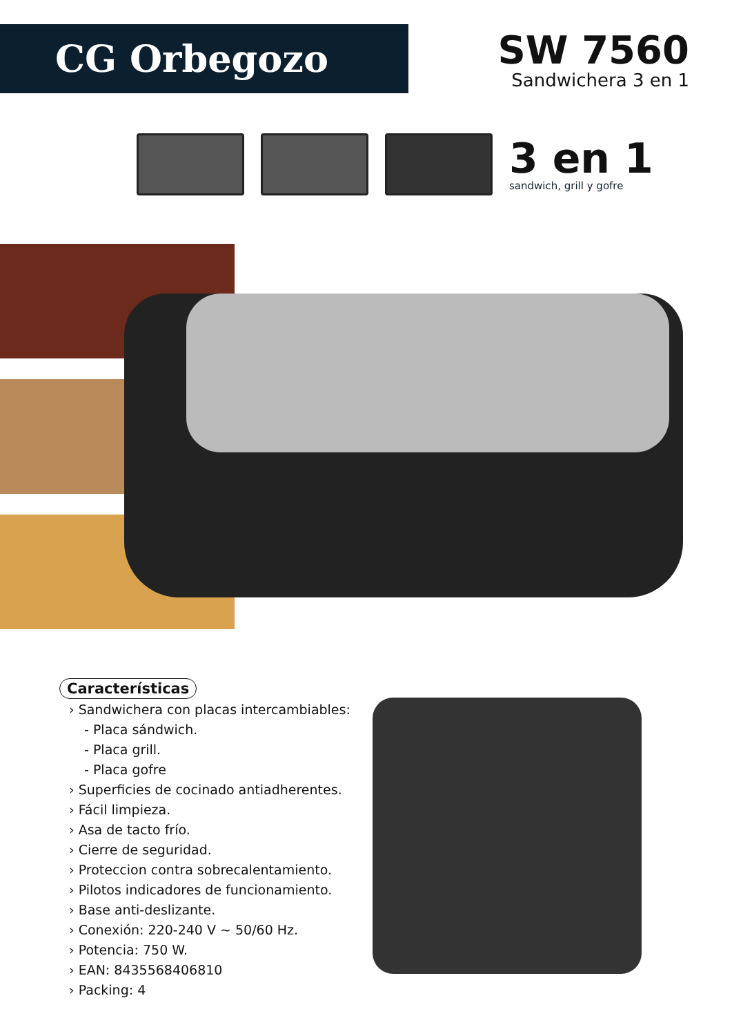CG Orbegozo
SW 7560
Sandwichera 3 en 1
3 en 1
sandwich, grill y gofre
Características
› Sandwichera con placas intercambiables:
- Placa sándwich.
- Placa grill.
- Placa gofre
› Superficies de cocinado antiadherentes.
› Fácil limpieza.
› Asa de tacto frío.
› Cierre de seguridad.
› Proteccion contra sobrecalentamiento.
› Pilotos indicadores de funcionamiento.
› Base anti-deslizante.
› Conexión: 220-240 V ~ 50/60 Hz.
› Potencia: 750 W.
› EAN: 8435568406810
› Packing: 4